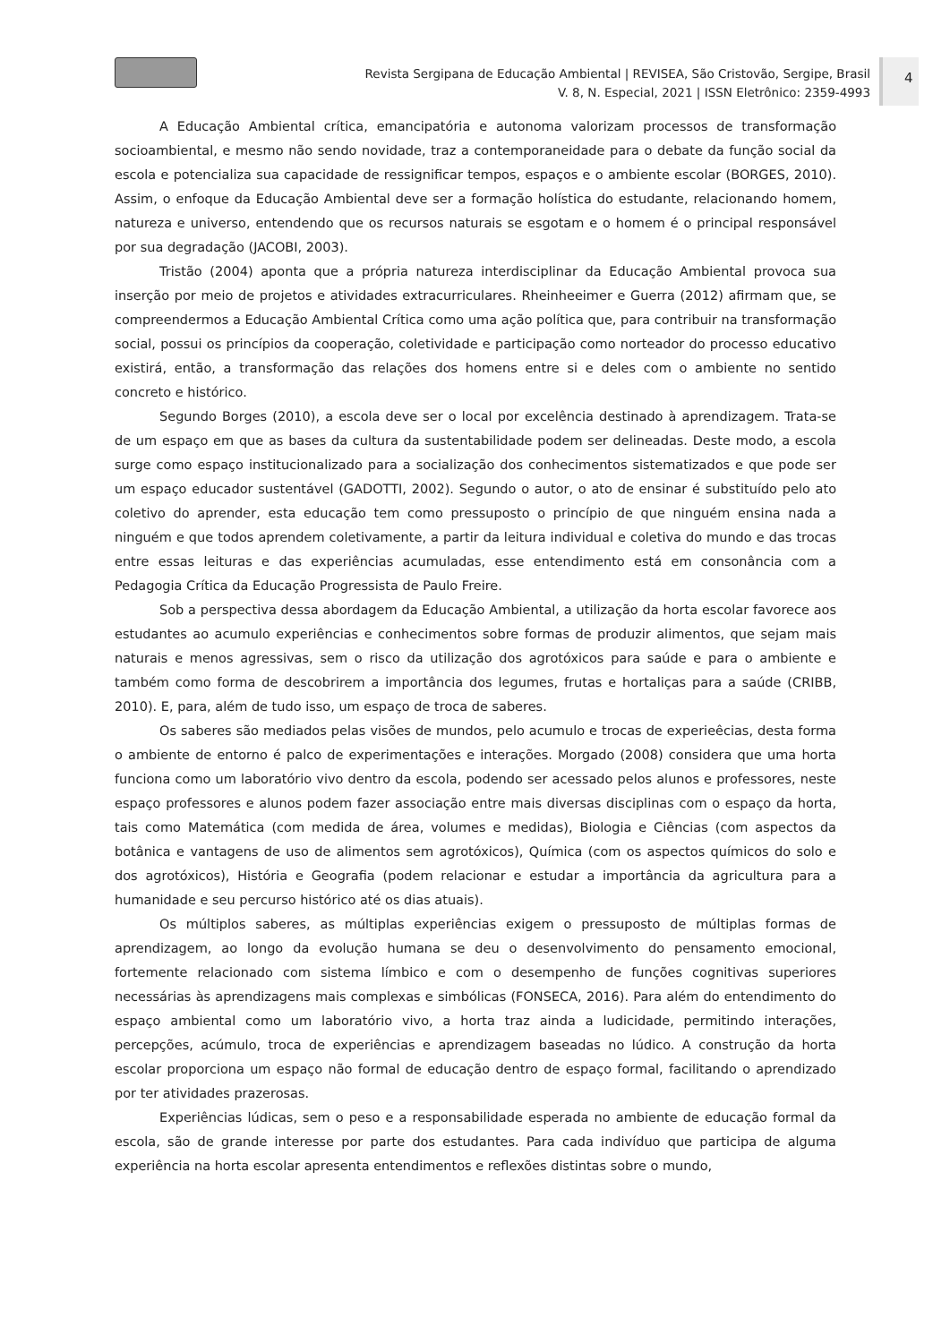Revista Sergipana de Educação Ambiental | REVISEA, São Cristovão, Sergipe, Brasil
V. 8, N. Especial, 2021 | ISSN Eletrônico: 2359-4993
4
A Educação Ambiental crítica, emancipatória e autonoma valorizam processos de transformação socioambiental, e mesmo não sendo novidade, traz a contemporaneidade para o debate da função social da escola e potencializa sua capacidade de ressignificar tempos, espaços e o ambiente escolar (BORGES, 2010). Assim, o enfoque da Educação Ambiental deve ser a formação holística do estudante, relacionando homem, natureza e universo, entendendo que os recursos naturais se esgotam e o homem é o principal responsável por sua degradação (JACOBI, 2003).
Tristão (2004) aponta que a própria natureza interdisciplinar da Educação Ambiental provoca sua inserção por meio de projetos e atividades extracurriculares. Rheinheeimer e Guerra (2012) afirmam que, se compreendermos a Educação Ambiental Crítica como uma ação política que, para contribuir na transformação social, possui os princípios da cooperação, coletividade e participação como norteador do processo educativo existirá, então, a transformação das relações dos homens entre si e deles com o ambiente no sentido concreto e histórico.
Segundo Borges (2010), a escola deve ser o local por excelência destinado à aprendizagem. Trata-se de um espaço em que as bases da cultura da sustentabilidade podem ser delineadas. Deste modo, a escola surge como espaço institucionalizado para a socialização dos conhecimentos sistematizados e que pode ser um espaço educador sustentável (GADOTTI, 2002). Segundo o autor, o ato de ensinar é substituído pelo ato coletivo do aprender, esta educação tem como pressuposto o princípio de que ninguém ensina nada a ninguém e que todos aprendem coletivamente, a partir da leitura individual e coletiva do mundo e das trocas entre essas leituras e das experiências acumuladas, esse entendimento está em consonância com a Pedagogia Crítica da Educação Progressista de Paulo Freire.
Sob a perspectiva dessa abordagem da Educação Ambiental, a utilização da horta escolar favorece aos estudantes ao acumulo experiências e conhecimentos sobre formas de produzir alimentos, que sejam mais naturais e menos agressivas, sem o risco da utilização dos agrotóxicos para saúde e para o ambiente e também como forma de descobrirem a importância dos legumes, frutas e hortaliças para a saúde (CRIBB, 2010). E, para, além de tudo isso, um espaço de troca de saberes.
Os saberes são mediados pelas visões de mundos, pelo acumulo e trocas de experieêcias, desta forma o ambiente de entorno é palco de experimentações e interações. Morgado (2008) considera que uma horta funciona como um laboratório vivo dentro da escola, podendo ser acessado pelos alunos e professores, neste espaço professores e alunos podem fazer associação entre mais diversas disciplinas com o espaço da horta, tais como Matemática (com medida de área, volumes e medidas), Biologia e Ciências (com aspectos da botânica e vantagens de uso de alimentos sem agrotóxicos), Química (com os aspectos químicos do solo e dos agrotóxicos), História e Geografia (podem relacionar e estudar a importância da agricultura para a humanidade e seu percurso histórico até os dias atuais).
Os múltiplos saberes, as múltiplas experiências exigem o pressuposto de múltiplas formas de aprendizagem, ao longo da evolução humana se deu o desenvolvimento do pensamento emocional, fortemente relacionado com sistema límbico e com o desempenho de funções cognitivas superiores necessárias às aprendizagens mais complexas e simbólicas (FONSECA, 2016). Para além do entendimento do espaço ambiental como um laboratório vivo, a horta traz ainda a ludicidade, permitindo interações, percepções, acúmulo, troca de experiências e aprendizagem baseadas no lúdico. A construção da horta escolar proporciona um espaço não formal de educação dentro de espaço formal, facilitando o aprendizado por ter atividades prazerosas.
Experiências lúdicas, sem o peso e a responsabilidade esperada no ambiente de educação formal da escola, são de grande interesse por parte dos estudantes. Para cada indivíduo que participa de alguma experiência na horta escolar apresenta entendimentos e reflexões distintas sobre o mundo,